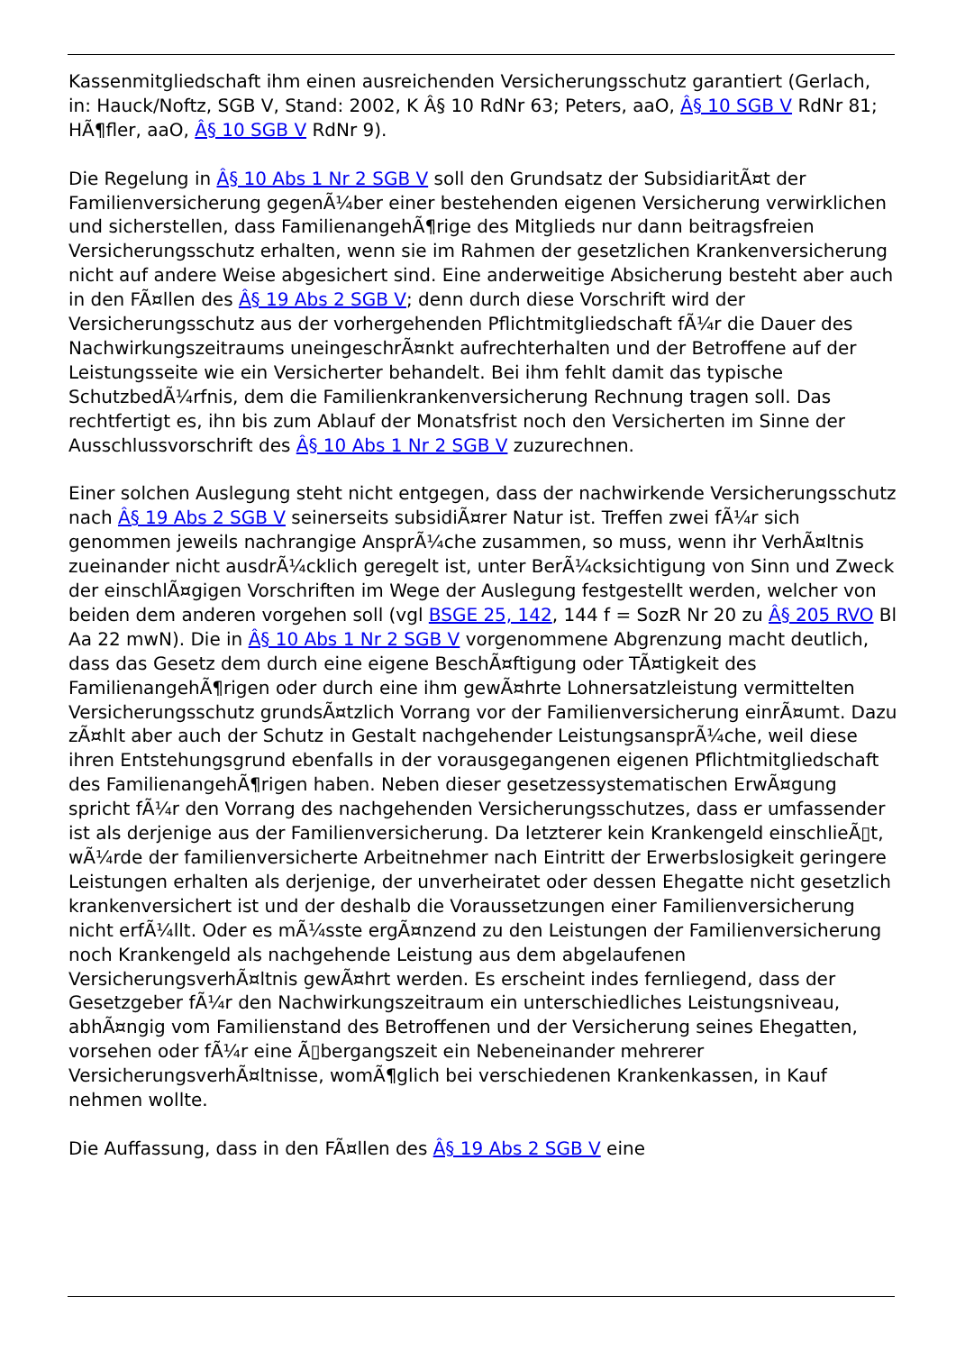Kassenmitgliedschaft ihm einen ausreichenden Versicherungsschutz garantiert (Gerlach, in: Hauck/Noftz, SGB V, Stand: 2002, K Â§ 10 RdNr 63; Peters, aaO, Â§ 10 SGB V RdNr 81; HÃ¶fler, aaO, Â§ 10 SGB V RdNr 9).
Die Regelung in Â§ 10 Abs 1 Nr 2 SGB V soll den Grundsatz der SubsidiaritÃ¤t der Familienversicherung gegenÃ¼ber einer bestehenden eigenen Versicherung verwirklichen und sicherstellen, dass FamilienangehÃ¶rige des Mitglieds nur dann beitragsfreien Versicherungsschutz erhalten, wenn sie im Rahmen der gesetzlichen Krankenversicherung nicht auf andere Weise abgesichert sind. Eine anderweitige Absicherung besteht aber auch in den FÃ¤llen des Â§ 19 Abs 2 SGB V; denn durch diese Vorschrift wird der Versicherungsschutz aus der vorhergehenden Pflichtmitgliedschaft fÃ¼r die Dauer des Nachwirkungszeitraums uneingeschrÃ¤nkt aufrechterhalten und der Betroffene auf der Leistungsseite wie ein Versicherter behandelt. Bei ihm fehlt damit das typische SchutzbedÃ¼rfnis, dem die Familienkrankenversicherung Rechnung tragen soll. Das rechtfertigt es, ihn bis zum Ablauf der Monatsfrist noch den Versicherten im Sinne der Ausschlussvorschrift des Â§ 10 Abs 1 Nr 2 SGB V zuzurechnen.
Einer solchen Auslegung steht nicht entgegen, dass der nachwirkende Versicherungsschutz nach Â§ 19 Abs 2 SGB V seinerseits subsidiÃ¤rer Natur ist. Treffen zwei fÃ¼r sich genommen jeweils nachrangige AnsprÃ¼che zusammen, so muss, wenn ihr VerhÃ¤ltnis zueinander nicht ausdrÃ¼cklich geregelt ist, unter BerÃ¼cksichtigung von Sinn und Zweck der einschlÃ¤gigen Vorschriften im Wege der Auslegung festgestellt werden, welcher von beiden dem anderen vorgehen soll (vgl BSGE 25, 142, 144 f = SozR Nr 20 zu Â§ 205 RVO Bl Aa 22 mwN). Die in Â§ 10 Abs 1 Nr 2 SGB V vorgenommene Abgrenzung macht deutlich, dass das Gesetz dem durch eine eigene BeschÃ¤ftigung oder TÃ¤tigkeit des FamilienangehÃ¶rigen oder durch eine ihm gewÃ¤hrte Lohnersatzleistung vermittelten Versicherungsschutz grundsÃ¤tzlich Vorrang vor der Familienversicherung einrÃ¤umt. Dazu zÃ¤hlt aber auch der Schutz in Gestalt nachgehender LeistungsansprÃ¼che, weil diese ihren Entstehungsgrund ebenfalls in der vorausgegangenen eigenen Pflichtmitgliedschaft des FamilienangehÃ¶rigen haben. Neben dieser gesetzessystematischen ErwÃ¤gung spricht fÃ¼r den Vorrang des nachgehenden Versicherungsschutzes, dass er umfassender ist als derjenige aus der Familienversicherung. Da letzterer kein Krankengeld einschlieÃ▯t, wÃ¼rde der familienversicherte Arbeitnehmer nach Eintritt der Erwerbslosigkeit geringere Leistungen erhalten als derjenige, der unverheiratet oder dessen Ehegatte nicht gesetzlich krankenversichert ist und der deshalb die Voraussetzungen einer Familienversicherung nicht erfÃ¼llt. Oder es mÃ¼sste ergÃ¤nzend zu den Leistungen der Familienversicherung noch Krankengeld als nachgehende Leistung aus dem abgelaufenen VersicherungsverhÃ¤ltnis gewÃ¤hrt werden. Es erscheint indes fernliegend, dass der Gesetzgeber fÃ¼r den Nachwirkungszeitraum ein unterschiedliches Leistungsniveau, abhÃ¤ngig vom Familienstand des Betroffenen und der Versicherung seines Ehegatten, vorsehen oder fÃ¼r eine Ã▯bergangszeit ein Nebeneinander mehrerer VersicherungsverhÃ¤ltnisse, womÃ¶glich bei verschiedenen Krankenkassen, in Kauf nehmen wollte.
Die Auffassung, dass in den FÃ¤llen des Â§ 19 Abs 2 SGB V eine